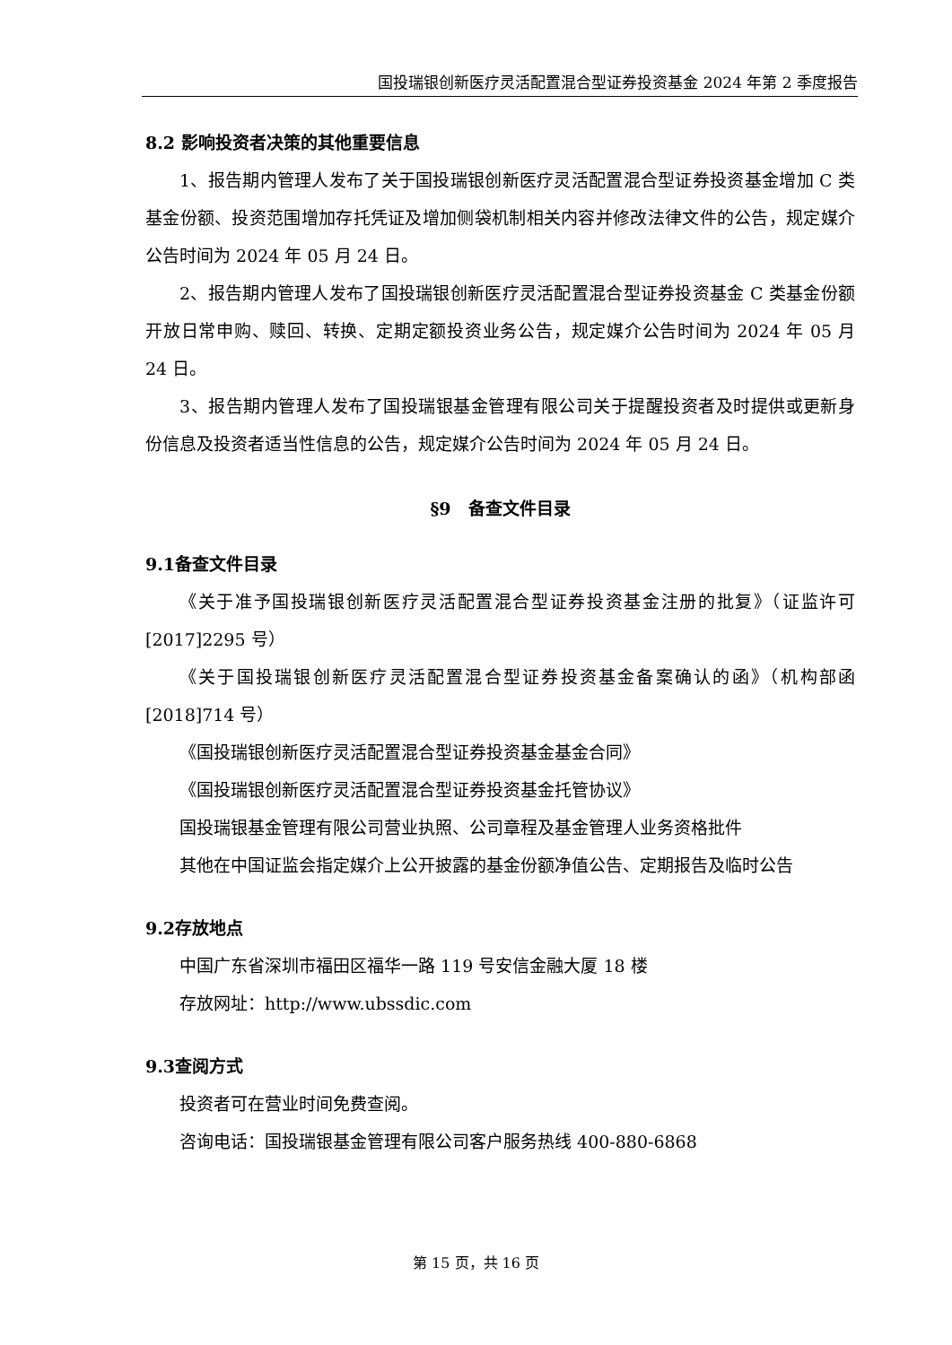国投瑞银创新医疗灵活配置混合型证券投资基金 2024 年第 2 季度报告
8.2 影响投资者决策的其他重要信息
1、报告期内管理人发布了关于国投瑞银创新医疗灵活配置混合型证券投资基金增加 C 类基金份额、投资范围增加存托凭证及增加侧袋机制相关内容并修改法律文件的公告，规定媒介公告时间为 2024 年 05 月 24 日。
2、报告期内管理人发布了国投瑞银创新医疗灵活配置混合型证券投资基金 C 类基金份额开放日常申购、赎回、转换、定期定额投资业务公告，规定媒介公告时间为 2024 年 05 月 24 日。
3、报告期内管理人发布了国投瑞银基金管理有限公司关于提醒投资者及时提供或更新身份信息及投资者适当性信息的公告，规定媒介公告时间为 2024 年 05 月 24 日。
§9　备查文件目录
9.1备查文件目录
《关于准予国投瑞银创新医疗灵活配置混合型证券投资基金注册的批复》（证监许可[2017]2295 号）
《关于国投瑞银创新医疗灵活配置混合型证券投资基金备案确认的函》（机构部函[2018]714 号）
《国投瑞银创新医疗灵活配置混合型证券投资基金基金合同》
《国投瑞银创新医疗灵活配置混合型证券投资基金托管协议》
国投瑞银基金管理有限公司营业执照、公司章程及基金管理人业务资格批件
其他在中国证监会指定媒介上公开披露的基金份额净值公告、定期报告及临时公告
9.2存放地点
中国广东省深圳市福田区福华一路 119 号安信金融大厦 18 楼
存放网址：http://www.ubssdic.com
9.3查阅方式
投资者可在营业时间免费查阅。
咨询电话：国投瑞银基金管理有限公司客户服务热线 400-880-6868
第 15 页，共 16 页